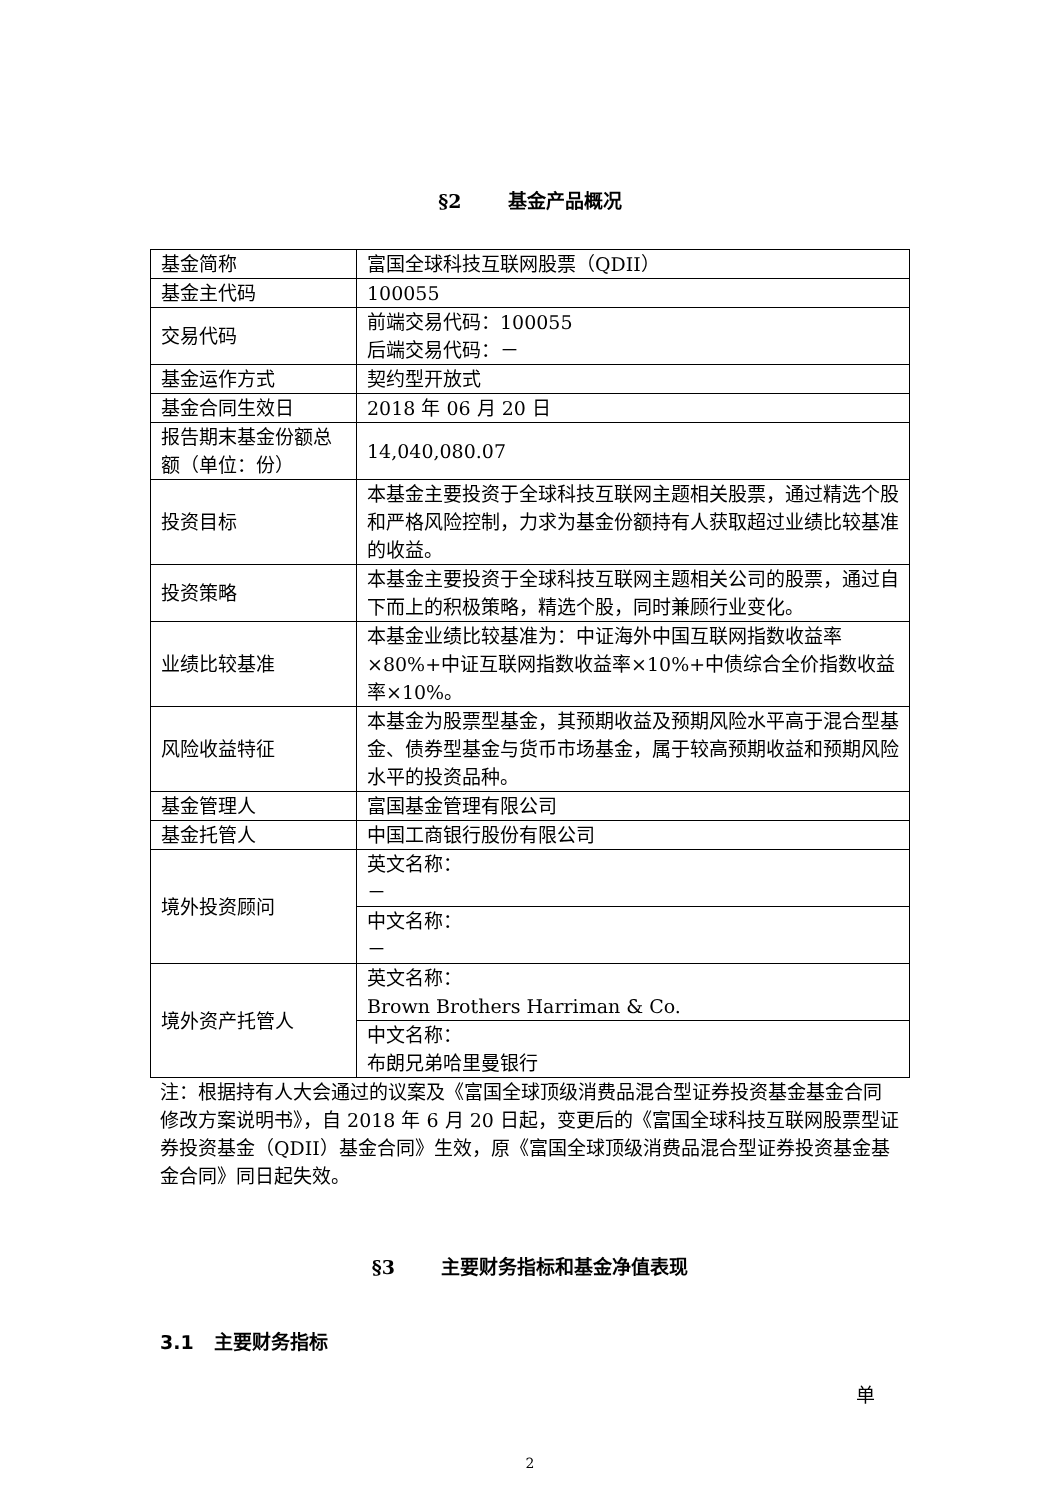§2 基金产品概况
| 基金简称 | 富国全球科技互联网股票（QDII） |
| 基金主代码 | 100055 |
| 交易代码 | 前端交易代码：100055 后端交易代码：－ |
| 基金运作方式 | 契约型开放式 |
| 基金合同生效日 | 2018 年 06 月 20 日 |
| 报告期末基金份额总额（单位：份） | 14,040,080.07 |
| 投资目标 | 本基金主要投资于全球科技互联网主题相关股票，通过精选个股和严格风险控制，力求为基金份额持有人获取超过业绩比较基准的收益。 |
| 投资策略 | 本基金主要投资于全球科技互联网主题相关公司的股票，通过自下而上的积极策略，精选个股，同时兼顾行业变化。 |
| 业绩比较基准 | 本基金业绩比较基准为：中证海外中国互联网指数收益率×80%+中证互联网指数收益率×10%+中债综合全价指数收益率×10%。 |
| 风险收益特征 | 本基金为股票型基金，其预期收益及预期风险水平高于混合型基金、债券型基金与货币市场基金，属于较高预期收益和预期风险水平的投资品种。 |
| 基金管理人 | 富国基金管理有限公司 |
| 基金托管人 | 中国工商银行股份有限公司 |
| 境外投资顾问 | 英文名称： － |
| | 中文名称： － |
| 境外资产托管人 | 英文名称： Brown Brothers Harriman & Co. |
| | 中文名称： 布朗兄弟哈里曼银行 |
注：根据持有人大会通过的议案及《富国全球顶级消费品混合型证券投资基金基金合同修改方案说明书》，自 2018 年 6 月 20 日起，变更后的《富国全球科技互联网股票型证券投资基金（QDII）基金合同》生效，原《富国全球顶级消费品混合型证券投资基金基金合同》同日起失效。
§3 主要财务指标和基金净值表现
3.1 主要财务指标
单
2